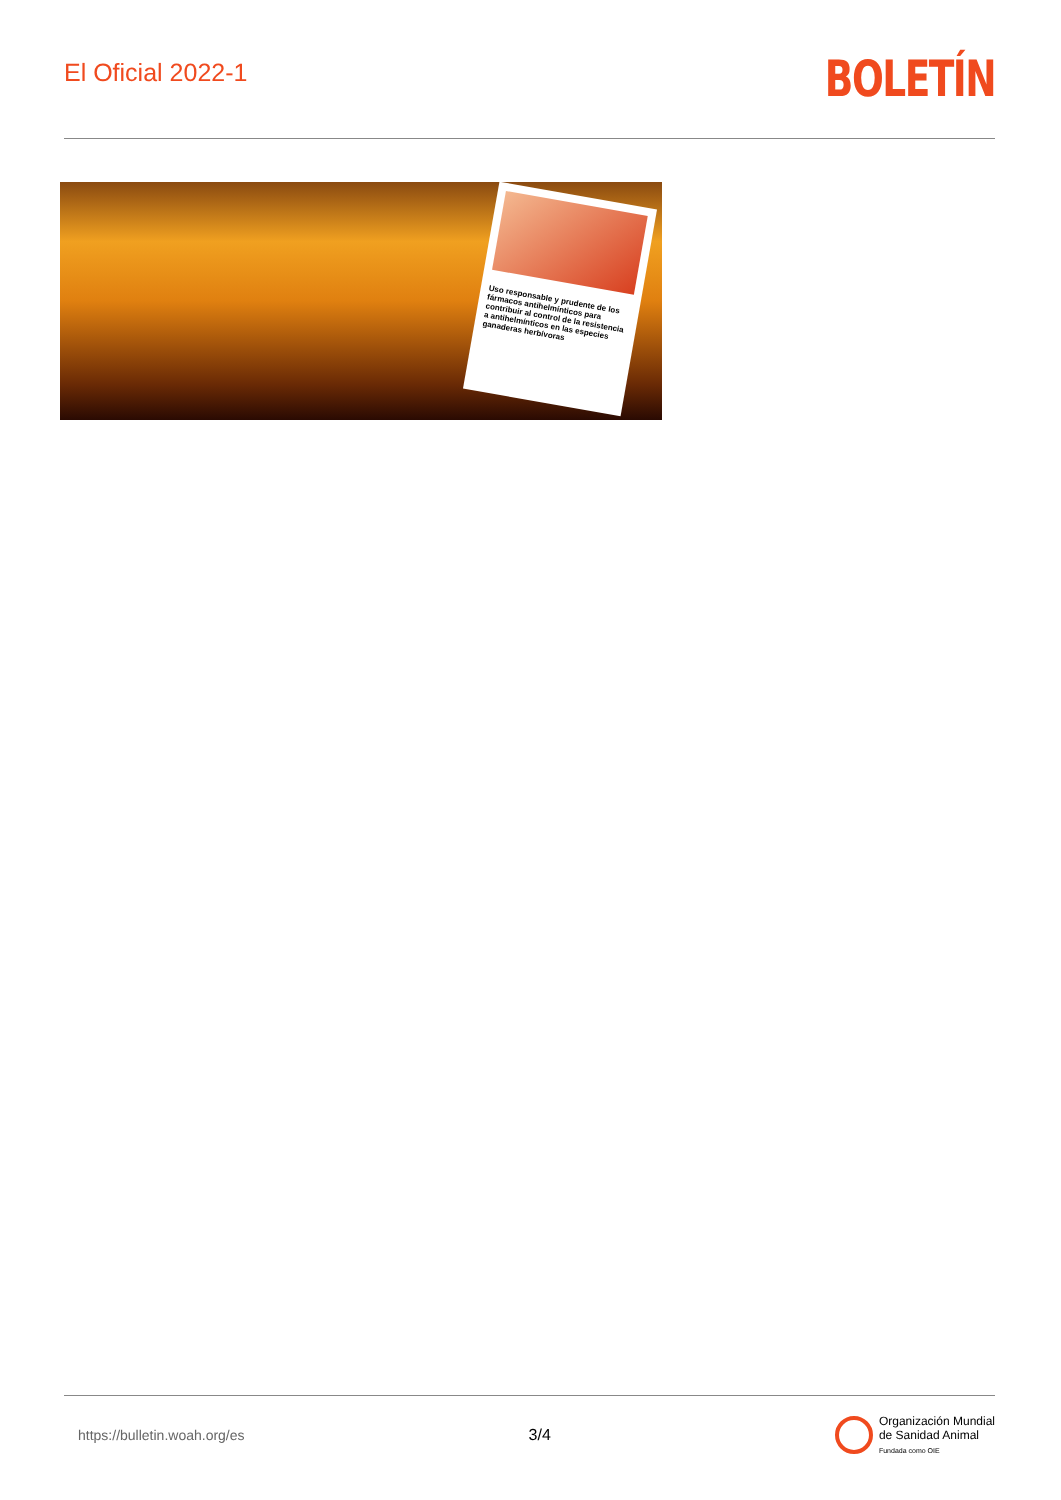El Oficial 2022-1
BOLETÍN
Uso responsable y prudente de los fármacos antihelmínticos para contribuir al control de la resistencia a antihelmínticos en las especies ganaderas herbívoras
https://bulletin.woah.org/es 3/4
Organización Mundial
de Sanidad Animal
Fundada como OIE